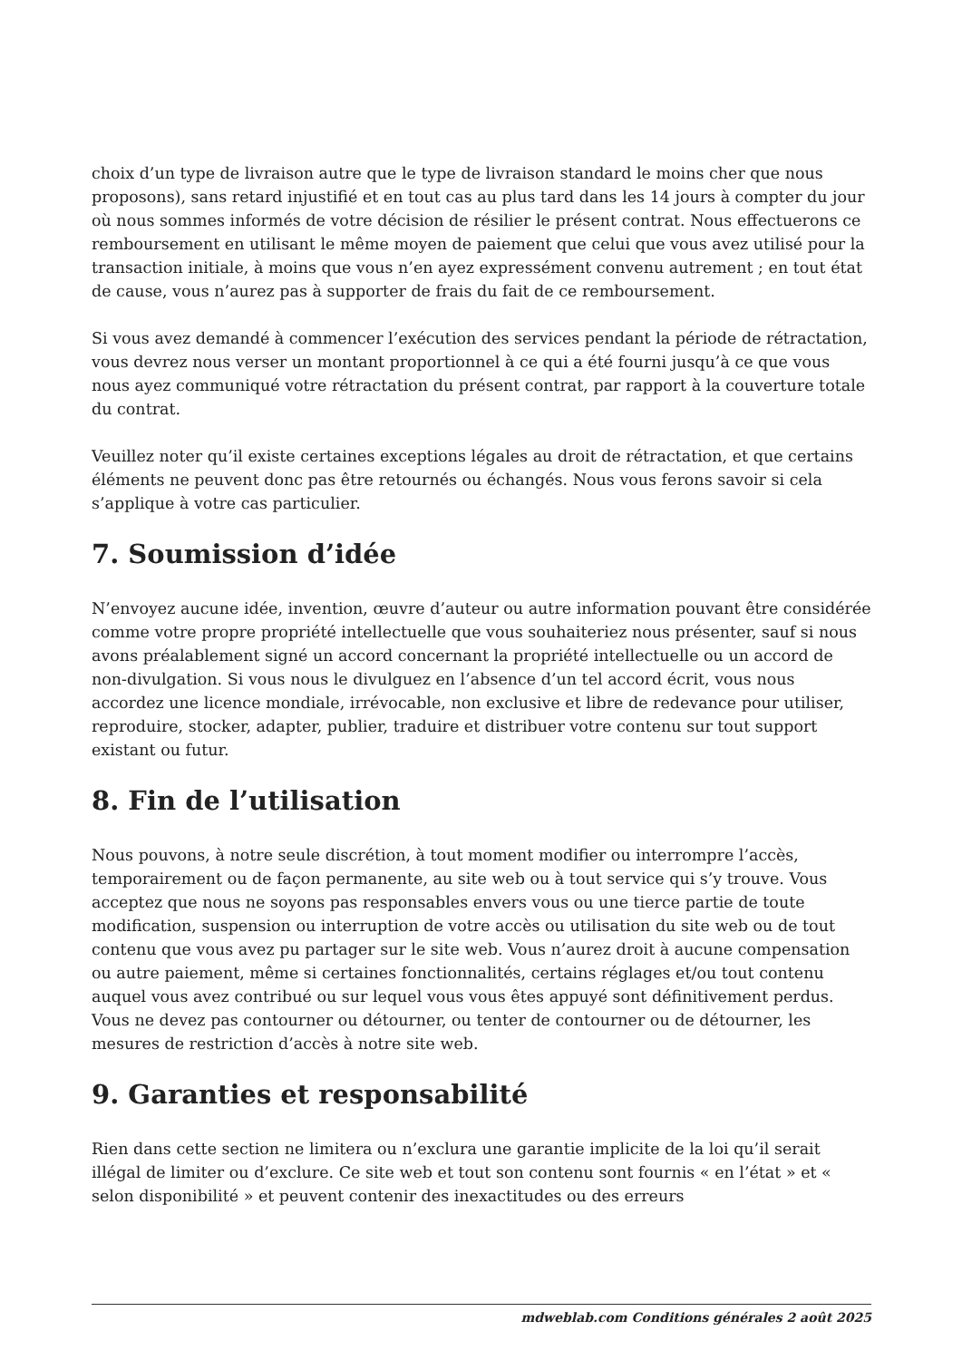choix d’un type de livraison autre que le type de livraison standard le moins cher que nous proposons), sans retard injustifié et en tout cas au plus tard dans les 14 jours à compter du jour où nous sommes informés de votre décision de résilier le présent contrat. Nous effectuerons ce remboursement en utilisant le même moyen de paiement que celui que vous avez utilisé pour la transaction initiale, à moins que vous n’en ayez expressément convenu autrement ; en tout état de cause, vous n’aurez pas à supporter de frais du fait de ce remboursement.
Si vous avez demandé à commencer l’exécution des services pendant la période de rétractation, vous devrez nous verser un montant proportionnel à ce qui a été fourni jusqu’à ce que vous nous ayez communiqué votre rétractation du présent contrat, par rapport à la couverture totale du contrat.
Veuillez noter qu’il existe certaines exceptions légales au droit de rétractation, et que certains éléments ne peuvent donc pas être retournés ou échangés. Nous vous ferons savoir si cela s’applique à votre cas particulier.
7. Soumission d’idée
N’envoyez aucune idée, invention, œuvre d’auteur ou autre information pouvant être considérée comme votre propre propriété intellectuelle que vous souhaiteriez nous présenter, sauf si nous avons préalablement signé un accord concernant la propriété intellectuelle ou un accord de non-divulgation. Si vous nous le divulguez en l’absence d’un tel accord écrit, vous nous accordez une licence mondiale, irrévocable, non exclusive et libre de redevance pour utiliser, reproduire, stocker, adapter, publier, traduire et distribuer votre contenu sur tout support existant ou futur.
8. Fin de l’utilisation
Nous pouvons, à notre seule discrétion, à tout moment modifier ou interrompre l’accès, temporairement ou de façon permanente, au site web ou à tout service qui s’y trouve. Vous acceptez que nous ne soyons pas responsables envers vous ou une tierce partie de toute modification, suspension ou interruption de votre accès ou utilisation du site web ou de tout contenu que vous avez pu partager sur le site web. Vous n’aurez droit à aucune compensation ou autre paiement, même si certaines fonctionnalités, certains réglages et/ou tout contenu auquel vous avez contribué ou sur lequel vous vous êtes appuyé sont définitivement perdus. Vous ne devez pas contourner ou détourner, ou tenter de contourner ou de détourner, les mesures de restriction d’accès à notre site web.
9. Garanties et responsabilité
Rien dans cette section ne limitera ou n’exclura une garantie implicite de la loi qu’il serait illégal de limiter ou d’exclure. Ce site web et tout son contenu sont fournis « en l’état » et « selon disponibilité » et peuvent contenir des inexactitudes ou des erreurs
mdweblab.com Conditions générales 2 août 2025